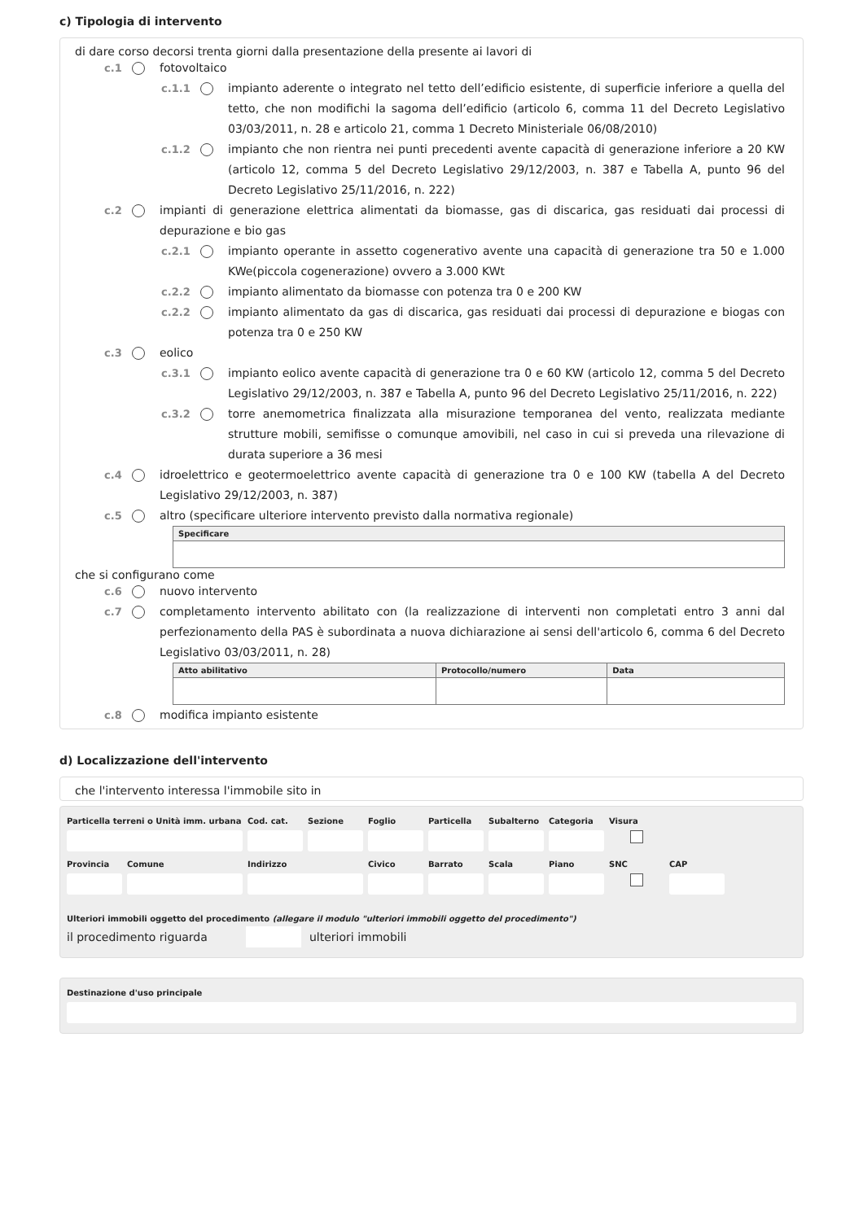c) Tipologia di intervento
di dare corso decorsi trenta giorni dalla presentazione della presente ai lavori di
c.1 fotovoltaico
c.1.1 impianto aderente o integrato nel tetto dell’edificio esistente, di superficie inferiore a quella del tetto, che non modifichi la sagoma dell’edificio (articolo 6, comma 11 del Decreto Legislativo 03/03/2011, n. 28 e articolo 21, comma 1 Decreto Ministeriale 06/08/2010)
c.1.2 impianto che non rientra nei punti precedenti avente capacità di generazione inferiore a 20 KW (articolo 12, comma 5 del Decreto Legislativo 29/12/2003, n. 387 e Tabella A, punto 96 del Decreto Legislativo 25/11/2016, n. 222)
c.2 impianti di generazione elettrica alimentati da biomasse, gas di discarica, gas residuati dai processi di depurazione e bio gas
c.2.1 impianto operante in assetto cogenerativo avente una capacità di generazione tra 50 e 1.000 KWe(piccola cogenerazione) ovvero a 3.000 KWt
c.2.2 impianto alimentato da biomasse con potenza tra 0 e 200 KW
c.2.2 impianto alimentato da gas di discarica, gas residuati dai processi di depurazione e biogas con potenza tra 0 e 250 KW
c.3 eolico
c.3.1 impianto eolico avente capacità di generazione tra 0 e 60 KW (articolo 12, comma 5 del Decreto Legislativo 29/12/2003, n. 387 e Tabella A, punto 96 del Decreto Legislativo 25/11/2016, n. 222)
c.3.2 torre anemometrica finalizzata alla misurazione temporanea del vento, realizzata mediante strutture mobili, semifisse o comunque amovibili, nel caso in cui si preveda una rilevazione di durata superiore a 36 mesi
c.4 idroelettrico e geotermoelettrico avente capacità di generazione tra 0 e 100 KW (tabella A del Decreto Legislativo 29/12/2003, n. 387)
c.5 altro (specificare ulteriore intervento previsto dalla normativa regionale)
| Specificare |
| --- |
che si configurano come
c.6 nuovo intervento
c.7 completamento intervento abilitato con (la realizzazione di interventi non completati entro 3 anni dal perfezionamento della PAS è subordinata a nuova dichiarazione ai sensi dell'articolo 6, comma 6 del Decreto Legislativo 03/03/2011, n. 28)
| Atto abilitativo | Protocollo/numero | Data |
| --- | --- | --- |
c.8 modifica impianto esistente
d) Localizzazione dell'intervento
che l'intervento interessa l'immobile sito in
Particella terreni o Unità imm. urbana
Cod. cat. Sezione Foglio Particella Subalterno Categoria Visura
Provincia Comune Indirizzo Civico Barrato Scala Piano SNC CAP
Ulteriori immobili oggetto del procedimento (allegare il modulo "ulteriori immobili oggetto del procedimento")
il procedimento riguarda ulteriori immobili
Destinazione d'uso principale